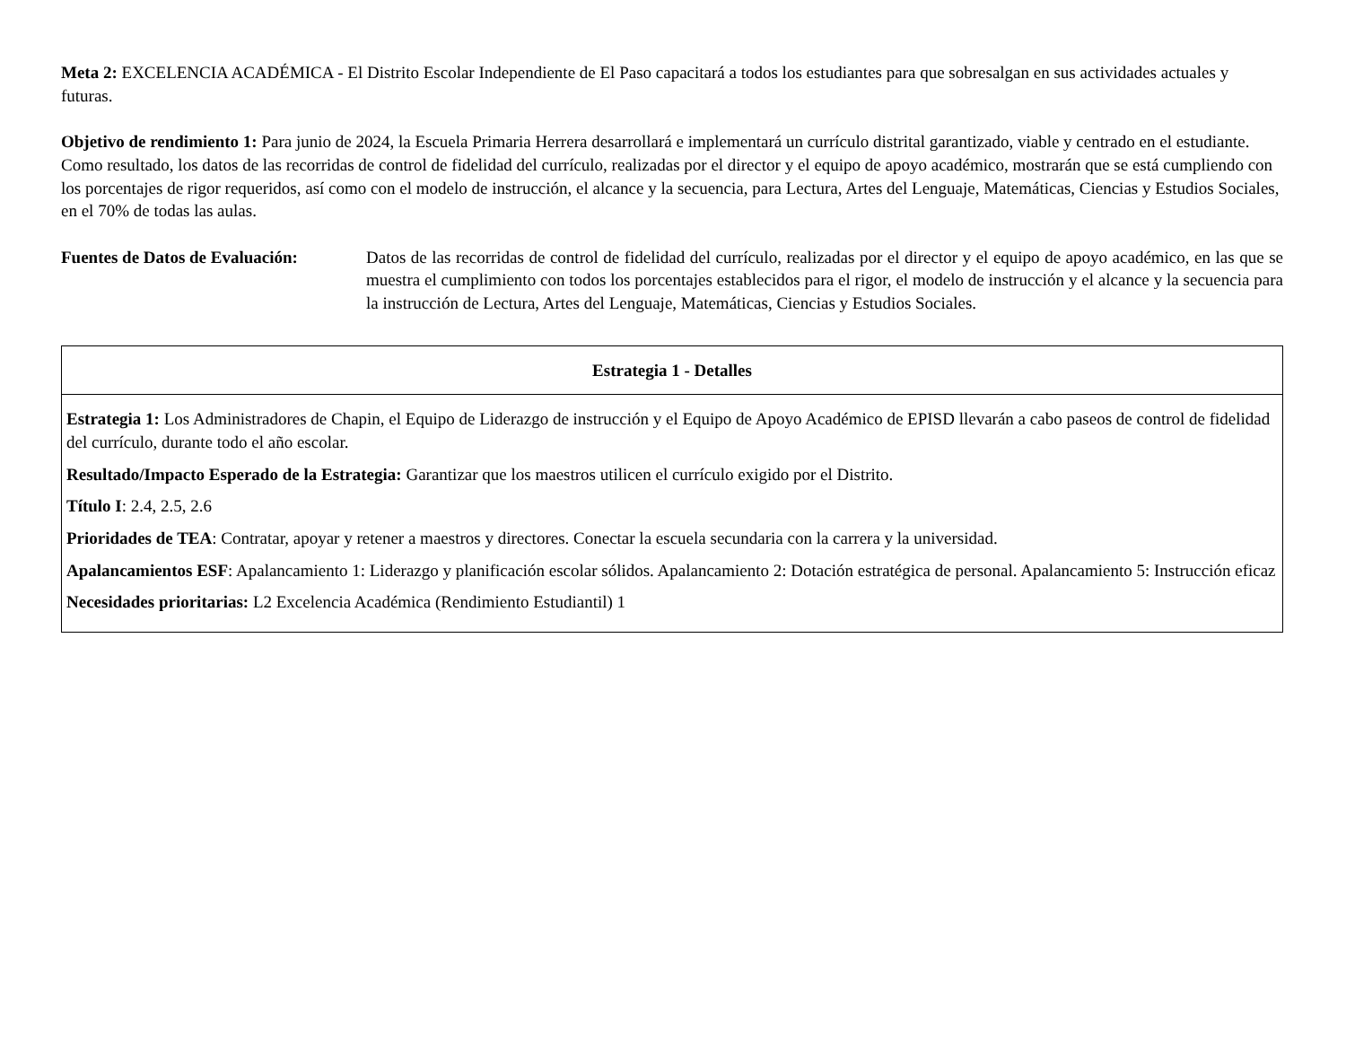Meta 2: EXCELENCIA ACADÉMICA - El Distrito Escolar Independiente de El Paso capacitará a todos los estudiantes para que sobresalgan en sus actividades actuales y futuras.
Objetivo de rendimiento 1: Para junio de 2024, la Escuela Primaria Herrera desarrollará e implementará un currículo distrital garantizado, viable y centrado en el estudiante. Como resultado, los datos de las recorridas de control de fidelidad del currículo, realizadas por el director y el equipo de apoyo académico, mostrarán que se está cumpliendo con los porcentajes de rigor requeridos, así como con el modelo de instrucción, el alcance y la secuencia, para Lectura, Artes del Lenguaje, Matemáticas, Ciencias y Estudios Sociales, en el 70% de todas las aulas.
Fuentes de Datos de Evaluación:
Datos de las recorridas de control de fidelidad del currículo, realizadas por el director y el equipo de apoyo académico, en las que se muestra el cumplimiento con todos los porcentajes establecidos para el rigor, el modelo de instrucción y el alcance y la secuencia para la instrucción de Lectura, Artes del Lenguaje, Matemáticas, Ciencias y Estudios Sociales.
| Estrategia 1 - Detalles |
| --- |
| Estrategia 1: Los Administradores de Chapin, el Equipo de Liderazgo de instrucción y el Equipo de Apoyo Académico de EPISD llevarán a cabo paseos de control de fidelidad del currículo, durante todo el año escolar. Resultado/Impacto Esperado de la Estrategia: Garantizar que los maestros utilicen el currículo exigido por el Distrito. Título I : 2.4, 2.5, 2.6 Prioridades de TEA : Contratar, apoyar y retener a maestros y directores. Conectar la escuela secundaria con la carrera y la universidad. Apalancamientos ESF : Apalancamiento 1: Liderazgo y planificación escolar sólidos. Apalancamiento 2: Dotación estratégica de personal. Apalancamiento 5: Instrucción eficaz Necesidades prioritarias: L2 Excelencia Académica (Rendimiento Estudiantil) 1 |